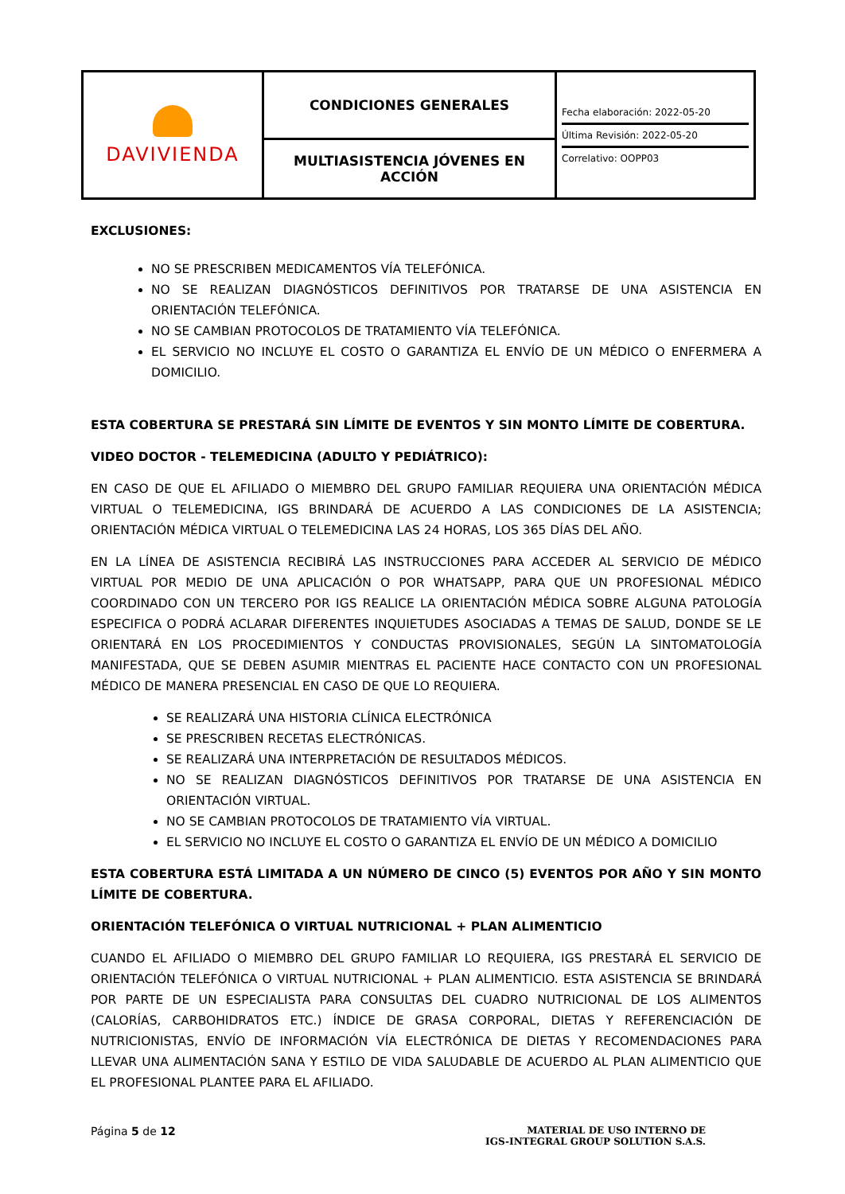| DAVIVIENDA | CONDICIONES GENERALES | Fecha elaboración: 2022-05-20 Última Revisión: 2022-05-20 Correlativo: OOPP03 |
| | MULTIASISTENCIA JÓVENES EN ACCIÓN | |
EXCLUSIONES:
NO SE PRESCRIBEN MEDICAMENTOS VÍA TELEFÓNICA.
NO SE REALIZAN DIAGNÓSTICOS DEFINITIVOS POR TRATARSE DE UNA ASISTENCIA EN ORIENTACIÓN TELEFÓNICA.
NO SE CAMBIAN PROTOCOLOS DE TRATAMIENTO VÍA TELEFÓNICA.
EL SERVICIO NO INCLUYE EL COSTO O GARANTIZA EL ENVÍO DE UN MÉDICO O ENFERMERA A DOMICILIO.
ESTA COBERTURA SE PRESTARÁ SIN LÍMITE DE EVENTOS Y SIN MONTO LÍMITE DE COBERTURA.
VIDEO DOCTOR - TELEMEDICINA (ADULTO Y PEDIÁTRICO):
EN CASO DE QUE EL AFILIADO O MIEMBRO DEL GRUPO FAMILIAR REQUIERA UNA ORIENTACIÓN MÉDICA VIRTUAL O TELEMEDICINA, IGS BRINDARÁ DE ACUERDO A LAS CONDICIONES DE LA ASISTENCIA; ORIENTACIÓN MÉDICA VIRTUAL O TELEMEDICINA LAS 24 HORAS, LOS 365 DÍAS DEL AÑO.
EN LA LÍNEA DE ASISTENCIA RECIBIRÁ LAS INSTRUCCIONES PARA ACCEDER AL SERVICIO DE MÉDICO VIRTUAL POR MEDIO DE UNA APLICACIÓN O POR WHATSAPP, PARA QUE UN PROFESIONAL MÉDICO COORDINADO CON UN TERCERO POR IGS REALICE LA ORIENTACIÓN MÉDICA SOBRE ALGUNA PATOLOGÍA ESPECIFICA O PODRÁ ACLARAR DIFERENTES INQUIETUDES ASOCIADAS A TEMAS DE SALUD, DONDE SE LE ORIENTARÁ EN LOS PROCEDIMIENTOS Y CONDUCTAS PROVISIONALES, SEGÚN LA SINTOMATOLOGÍA MANIFESTADA, QUE SE DEBEN ASUMIR MIENTRAS EL PACIENTE HACE CONTACTO CON UN PROFESIONAL MÉDICO DE MANERA PRESENCIAL EN CASO DE QUE LO REQUIERA.
SE REALIZARÁ UNA HISTORIA CLÍNICA ELECTRÓNICA
SE PRESCRIBEN RECETAS ELECTRÓNICAS.
SE REALIZARÁ UNA INTERPRETACIÓN DE RESULTADOS MÉDICOS.
NO SE REALIZAN DIAGNÓSTICOS DEFINITIVOS POR TRATARSE DE UNA ASISTENCIA EN ORIENTACIÓN VIRTUAL.
NO SE CAMBIAN PROTOCOLOS DE TRATAMIENTO VÍA VIRTUAL.
EL SERVICIO NO INCLUYE EL COSTO O GARANTIZA EL ENVÍO DE UN MÉDICO A DOMICILIO
ESTA COBERTURA ESTÁ LIMITADA A UN NÚMERO DE CINCO (5) EVENTOS POR AÑO Y SIN MONTO LÍMITE DE COBERTURA.
ORIENTACIÓN TELEFÓNICA O VIRTUAL NUTRICIONAL + PLAN ALIMENTICIO
CUANDO EL AFILIADO O MIEMBRO DEL GRUPO FAMILIAR LO REQUIERA, IGS PRESTARÁ EL SERVICIO DE ORIENTACIÓN TELEFÓNICA O VIRTUAL NUTRICIONAL + PLAN ALIMENTICIO. ESTA ASISTENCIA SE BRINDARÁ POR PARTE DE UN ESPECIALISTA PARA CONSULTAS DEL CUADRO NUTRICIONAL DE LOS ALIMENTOS (CALORÍAS, CARBOHIDRATOS ETC.) ÍNDICE DE GRASA CORPORAL, DIETAS Y REFERENCIACIÓN DE NUTRICIONISTAS, ENVÍO DE INFORMACIÓN VÍA ELECTRÓNICA DE DIETAS Y RECOMENDACIONES PARA LLEVAR UNA ALIMENTACIÓN SANA Y ESTILO DE VIDA SALUDABLE DE ACUERDO AL PLAN ALIMENTICIO QUE EL PROFESIONAL PLANTEE PARA EL AFILIADO.
Página 5 de 12
MATERIAL DE USO INTERNO DE
IGS-INTEGRAL GROUP SOLUTION S.A.S.